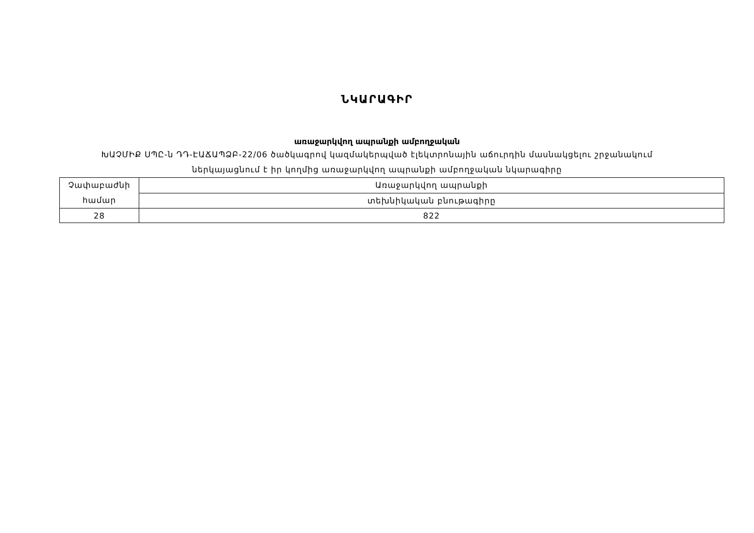ՆԿԱՐԱԳԻՐ
առաջարկվող ապրանքի ամբողջական
ԽԱՉՄԻՔ ՍՊԸ-ն ԴԴ-ԷԱՃԱՊՁԲ-22/06 ծածկագրով կազմակերպված էլեկտրոնային աճուրդին մասնակցելու շրջանակում
ներկայացնում է իր կողմից առաջարկվող ապրանքի ամբողջական նկարագիրը
| Չափաբաժնի համար | Առաջարկվող ապրանքի |
| | տեխնիկական բնութագիրը |
| 28 | 822 |